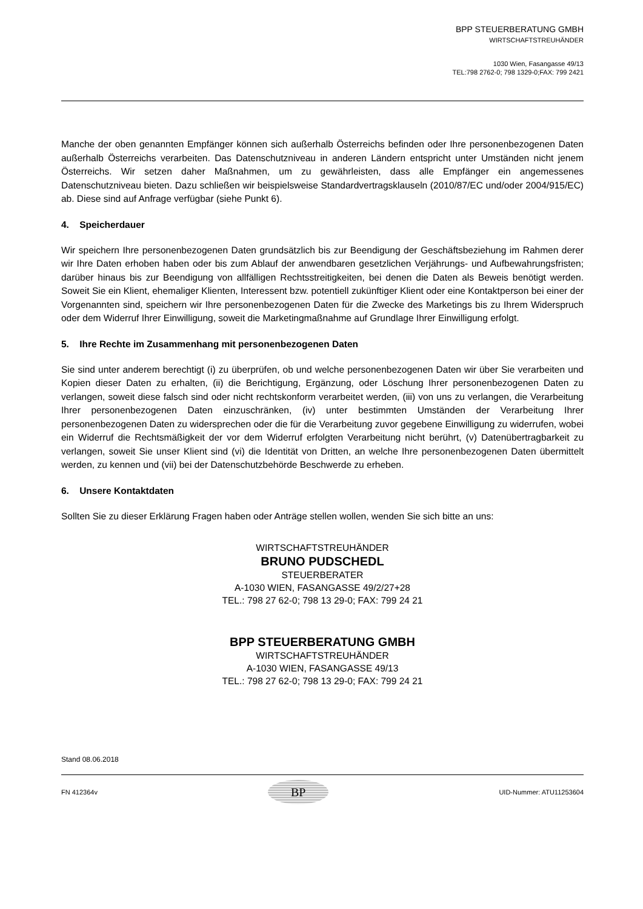BPP STEUERBERATUNG GMBH
WIRTSCHAFTSTREUHÄNDER
1030 Wien, Fasangasse 49/13
TEL:798 2762-0; 798 1329-0;FAX: 799 2421
Manche der oben genannten Empfänger können sich außerhalb Österreichs befinden oder Ihre personenbezogenen Daten außerhalb Österreichs verarbeiten. Das Datenschutzniveau in anderen Ländern entspricht unter Umständen nicht jenem Österreichs. Wir setzen daher Maßnahmen, um zu gewährleisten, dass alle Empfänger ein angemessenes Datenschutzniveau bieten. Dazu schließen wir beispielsweise Standardvertragsklauseln (2010/87/EC und/oder 2004/915/EC) ab. Diese sind auf Anfrage verfügbar (siehe Punkt 6).
4. Speicherdauer
Wir speichern Ihre personenbezogenen Daten grundsätzlich bis zur Beendigung der Geschäftsbeziehung im Rahmen derer wir Ihre Daten erhoben haben oder bis zum Ablauf der anwendbaren gesetzlichen Verjährungs- und Aufbewahrungsfristen; darüber hinaus bis zur Beendigung von allfälligen Rechtsstreitigkeiten, bei denen die Daten als Beweis benötigt werden. Soweit Sie ein Klient, ehemaliger Klienten, Interessent bzw. potentiell zukünftiger Klient oder eine Kontaktperson bei einer der Vorgenannten sind, speichern wir Ihre personenbezogenen Daten für die Zwecke des Marketings bis zu Ihrem Widerspruch oder dem Widerruf Ihrer Einwilligung, soweit die Marketingmaßnahme auf Grundlage Ihrer Einwilligung erfolgt.
5. Ihre Rechte im Zusammenhang mit personenbezogenen Daten
Sie sind unter anderem berechtigt (i) zu überprüfen, ob und welche personenbezogenen Daten wir über Sie verarbeiten und Kopien dieser Daten zu erhalten, (ii) die Berichtigung, Ergänzung, oder Löschung Ihrer personenbezogenen Daten zu verlangen, soweit diese falsch sind oder nicht rechtskonform verarbeitet werden, (iii) von uns zu verlangen, die Verarbeitung Ihrer personenbezogenen Daten einzuschränken, (iv) unter bestimmten Umständen der Verarbeitung Ihrer personenbezogenen Daten zu widersprechen oder die für die Verarbeitung zuvor gegebene Einwilligung zu widerrufen, wobei ein Widerruf die Rechtsmäßigkeit der vor dem Widerruf erfolgten Verarbeitung nicht berührt, (v) Datenübertragbarkeit zu verlangen, soweit Sie unser Klient sind (vi) die Identität von Dritten, an welche Ihre personenbezogenen Daten übermittelt werden, zu kennen und (vii) bei der Datenschutzbehörde Beschwerde zu erheben.
6. Unsere Kontaktdaten
Sollten Sie zu dieser Erklärung Fragen haben oder Anträge stellen wollen, wenden Sie sich bitte an uns:
WIRTSCHAFTSTREUHÄNDER
BRUNO PUDSCHEDL
STEUERBERATER
A-1030 WIEN, FASANGASSE 49/2/27+28
TEL.: 798 27 62-0; 798 13 29-0; FAX: 799 24 21
BPP STEUERBERATUNG GMBH
WIRTSCHAFTSTREUHÄNDER
A-1030 WIEN, FASANGASSE 49/13
TEL.: 798 27 62-0; 798 13 29-0; FAX: 799 24 21
Stand 08.06.2018
FN 412364v
BP
UID-Nummer: ATU11253604